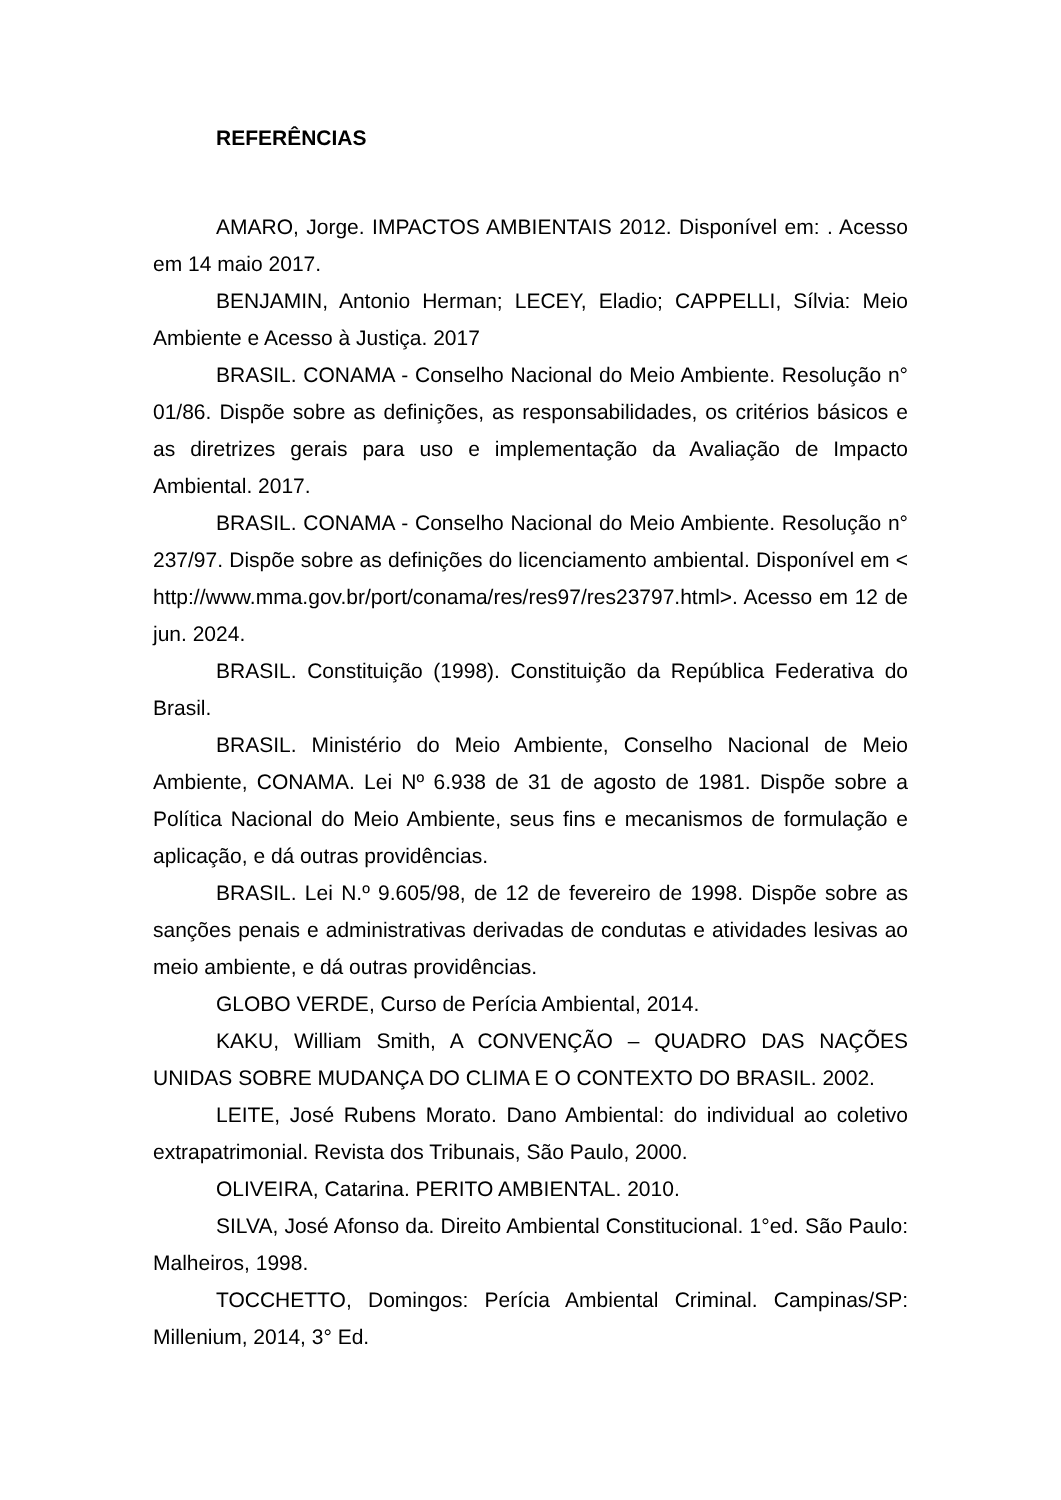REFERÊNCIAS
AMARO, Jorge. IMPACTOS AMBIENTAIS 2012. Disponível em: . Acesso em 14 maio 2017.
BENJAMIN, Antonio Herman; LECEY, Eladio; CAPPELLI, Sílvia: Meio Ambiente e Acesso à Justiça. 2017
BRASIL. CONAMA - Conselho Nacional do Meio Ambiente. Resolução n° 01/86. Dispõe sobre as definições, as responsabilidades, os critérios básicos e as diretrizes gerais para uso e implementação da Avaliação de Impacto Ambiental. 2017.
BRASIL. CONAMA - Conselho Nacional do Meio Ambiente. Resolução n° 237/97. Dispõe sobre as definições do licenciamento ambiental. Disponível em < http://www.mma.gov.br/port/conama/res/res97/res23797.html>. Acesso em 12 de jun. 2024.
BRASIL. Constituição (1998). Constituição da República Federativa do Brasil.
BRASIL. Ministério do Meio Ambiente, Conselho Nacional de Meio Ambiente, CONAMA. Lei Nº 6.938 de 31 de agosto de 1981. Dispõe sobre a Política Nacional do Meio Ambiente, seus fins e mecanismos de formulação e aplicação, e dá outras providências.
BRASIL. Lei N.º 9.605/98, de 12 de fevereiro de 1998. Dispõe sobre as sanções penais e administrativas derivadas de condutas e atividades lesivas ao meio ambiente, e dá outras providências.
GLOBO VERDE, Curso de Perícia Ambiental, 2014.
KAKU, William Smith, A CONVENÇÃO – QUADRO DAS NAÇÕES UNIDAS SOBRE MUDANÇA DO CLIMA E O CONTEXTO DO BRASIL. 2002.
LEITE, José Rubens Morato. Dano Ambiental: do individual ao coletivo extrapatrimonial. Revista dos Tribunais, São Paulo, 2000.
OLIVEIRA, Catarina. PERITO AMBIENTAL. 2010.
SILVA, José Afonso da. Direito Ambiental Constitucional. 1°ed. São Paulo: Malheiros, 1998.
TOCCHETTO, Domingos: Perícia Ambiental Criminal. Campinas/SP: Millenium, 2014, 3° Ed.